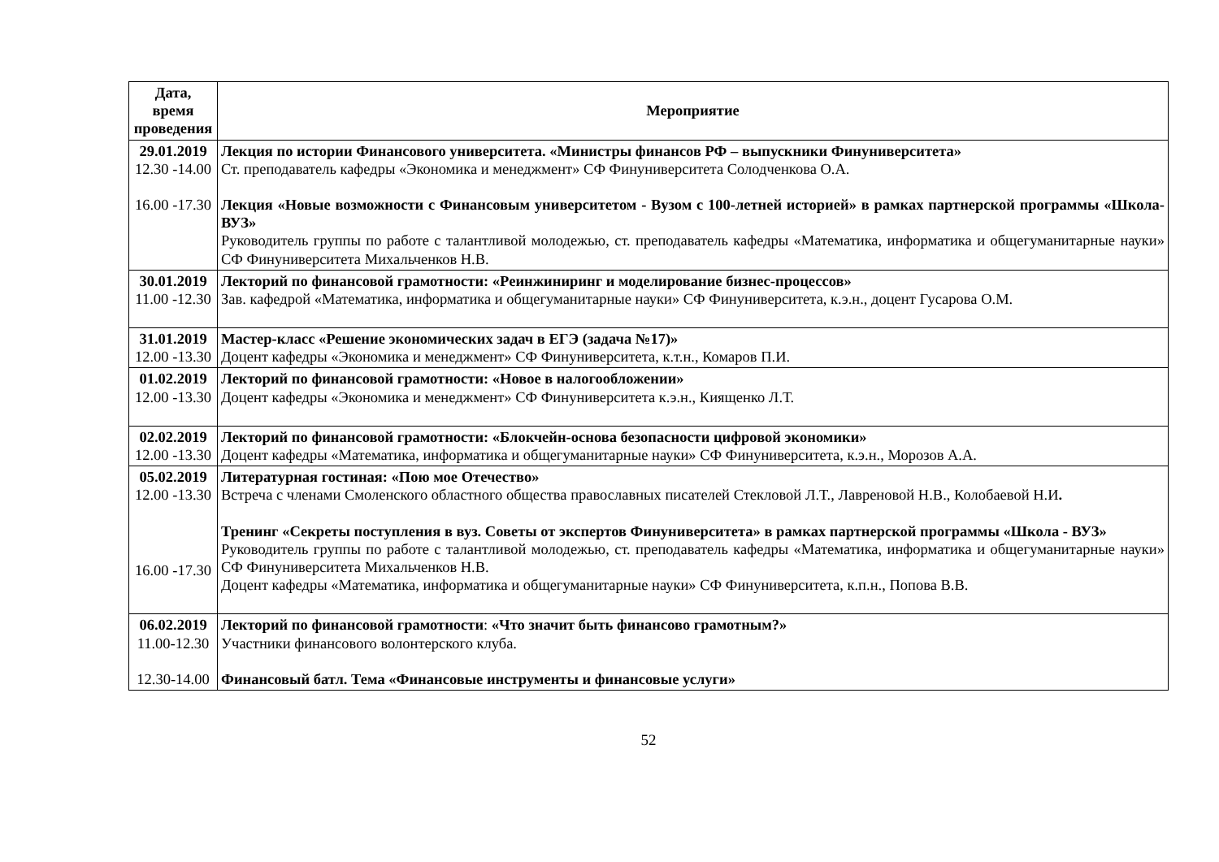| Дата, время проведения | Мероприятие |
| --- | --- |
| 29.01.2019 12.30 -14.00 16.00 -17.30 | Лекция по истории Финансового университета. «Министры финансов РФ – выпускники Финуниверситета» Ст. преподаватель кафедры «Экономика и менеджмент» СФ Финуниверситета Солодченкова О.А. Лекция «Новые возможности с Финансовым университетом - Вузом с 100-летней историей» в рамках партнерской программы «Школа- ВУЗ» Руководитель группы по работе с талантливой молодежью, ст. преподаватель кафедры «Математика, информатика и общегуманитарные науки» СФ Финуниверситета Михальченков Н.В. |
| 30.01.2019 11.00 -12.30 | Лекторий по финансовой грамотности: «Реинжиниринг и моделирование бизнес-процессов» Зав. кафедрой «Математика, информатика и общегуманитарные науки» СФ Финуниверситета, к.э.н., доцент Гусарова О.М. |
| 31.01.2019 12.00 -13.30 | Мастер-класс «Решение экономических задач в ЕГЭ (задача №17)» Доцент кафедры «Экономика и менеджмент» СФ Финуниверситета, к.т.н., Комаров П.И. |
| 01.02.2019 12.00 -13.30 | Лекторий по финансовой грамотности: «Новое в налогообложении» Доцент кафедры «Экономика и менеджмент» СФ Финуниверситета к.э.н., Киященко Л.Т. |
| 02.02.2019 12.00 -13.30 | Лекторий по финансовой грамотности: «Блокчейн-основа безопасности цифровой экономики» Доцент кафедры «Математика, информатика и общегуманитарные науки» СФ Финуниверситета, к.э.н., Морозов А.А. |
| 05.02.2019 12.00 -13.30 16.00 -17.30 | Литературная гостиная: «Пою мое Отечество» Встреча с членами Смоленского областного общества православных писателей Стекловой Л.Т., Лавреновой Н.В., Колобаевой Н.И . Тренинг «Секреты поступления в вуз. Советы от экспертов Финуниверситета» в рамках партнерской программы «Школа - ВУЗ» Руководитель группы по работе с талантливой молодежью, ст. преподаватель кафедры «Математика, информатика и общегуманитарные науки» СФ Финуниверситета Михальченков Н.В. Доцент кафедры «Математика, информатика и общегуманитарные науки» СФ Финуниверситета, к.п.н., Попова В.В. |
| 06.02.2019 11.00-12.30 12.30-14.00 | Лекторий по финансовой грамотности : «Что значит быть финансово грамотным?» Участники финансового волонтерского клуба. Финансовый батл. Тема «Финансовые инструменты и финансовые услуги» |
52